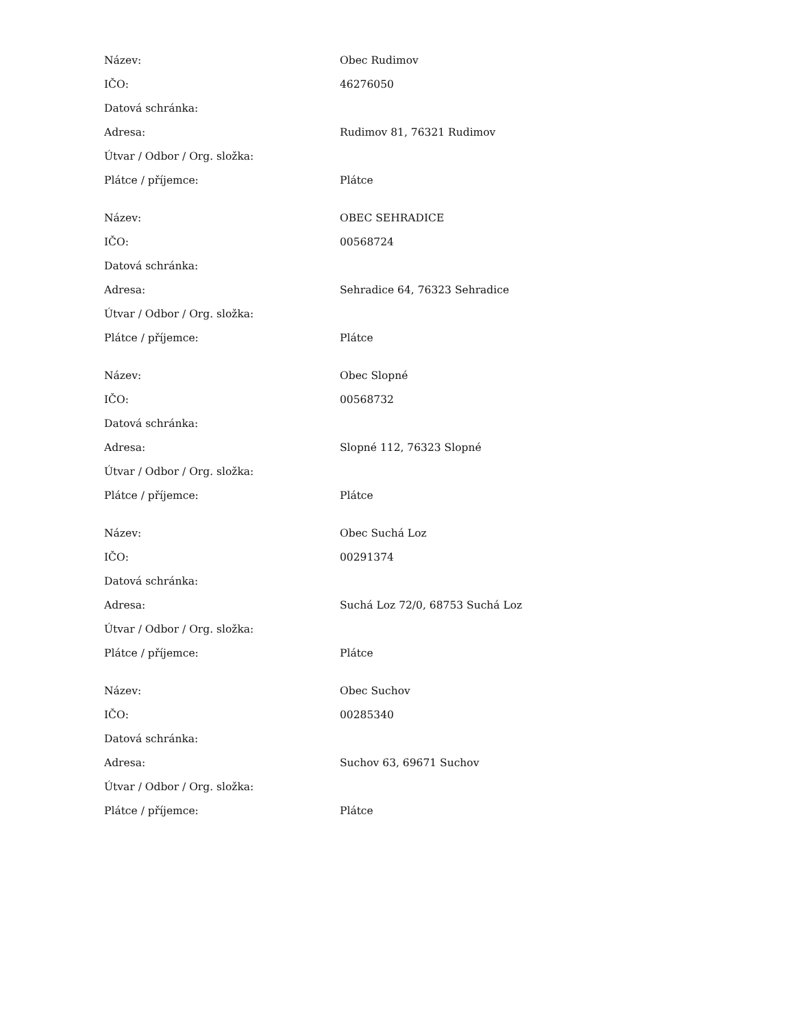| Název: | Obec Rudimov |
| IČO: | 46276050 |
| Datová schránka: | |
| Adresa: | Rudimov 81, 76321 Rudimov |
| Útvar / Odbor / Org. složka: | |
| Plátce / příjemce: | Plátce |
| Název: | OBEC SEHRADICE |
| IČO: | 00568724 |
| Datová schránka: | |
| Adresa: | Sehradice 64, 76323 Sehradice |
| Útvar / Odbor / Org. složka: | |
| Plátce / příjemce: | Plátce |
| Název: | Obec Slopné |
| IČO: | 00568732 |
| Datová schránka: | |
| Adresa: | Slopné 112, 76323 Slopné |
| Útvar / Odbor / Org. složka: | |
| Plátce / příjemce: | Plátce |
| Název: | Obec Suchá Loz |
| IČO: | 00291374 |
| Datová schránka: | |
| Adresa: | Suchá Loz 72/0, 68753 Suchá Loz |
| Útvar / Odbor / Org. složka: | |
| Plátce / příjemce: | Plátce |
| Název: | Obec Suchov |
| IČO: | 00285340 |
| Datová schránka: | |
| Adresa: | Suchov 63, 69671 Suchov |
| Útvar / Odbor / Org. složka: | |
| Plátce / příjemce: | Plátce |